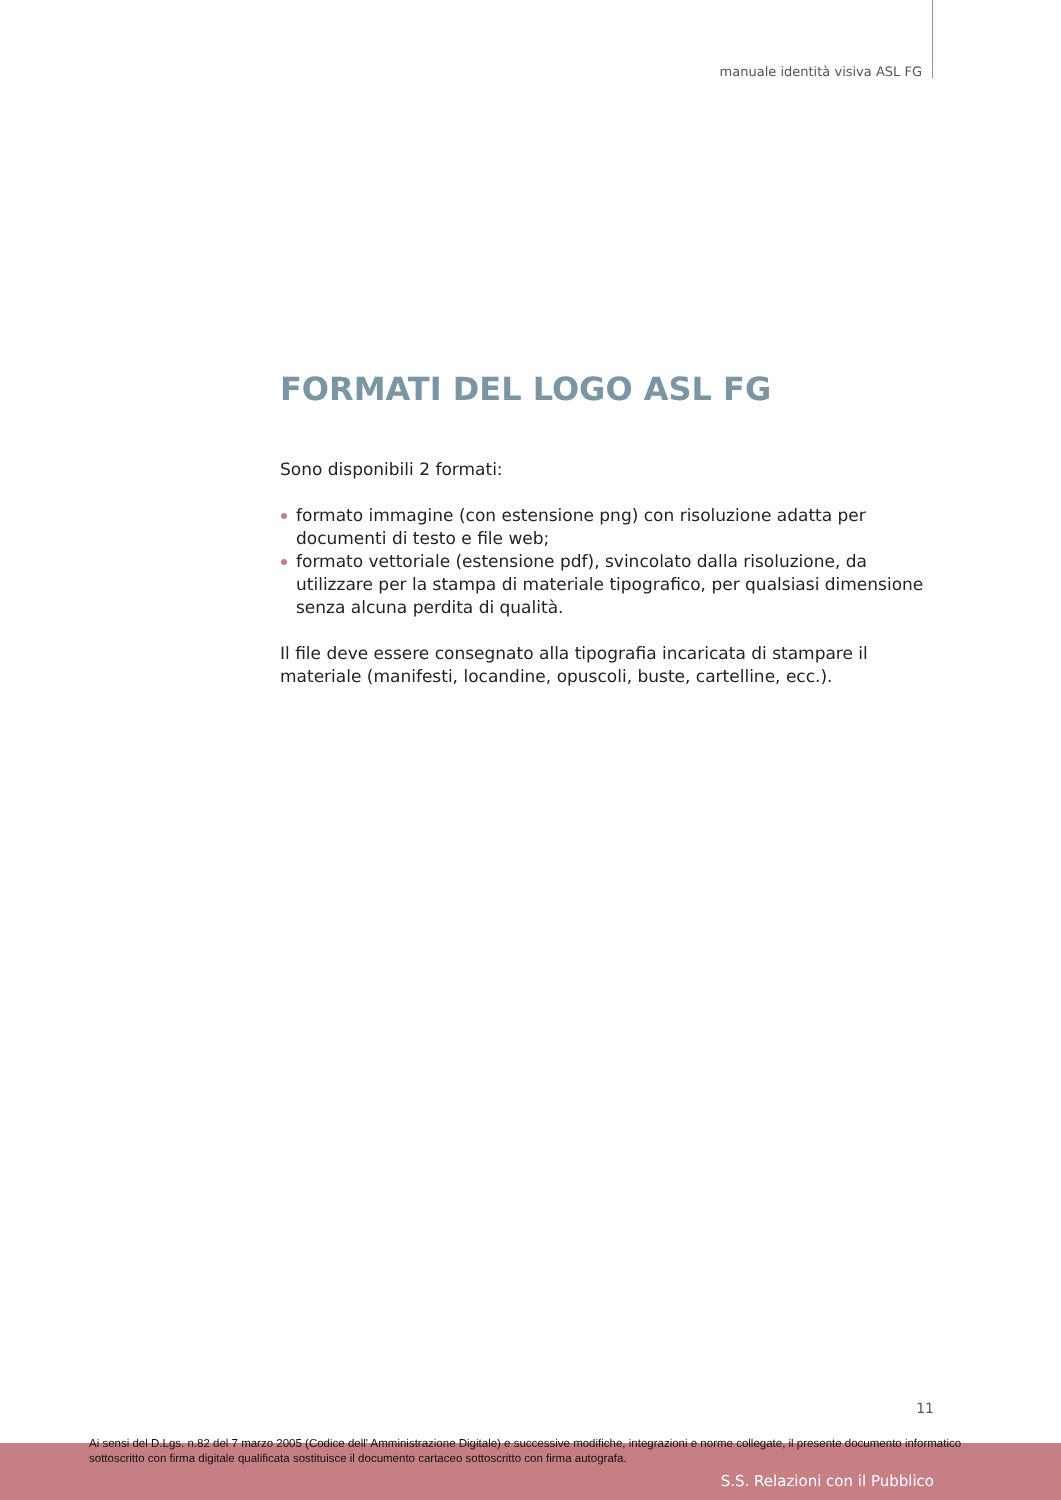manuale identità visiva ASL FG
FORMATI DEL LOGO ASL FG
Sono disponibili 2 formati:
formato immagine (con estensione png) con risoluzione adatta per documenti di testo e file web;
formato vettoriale (estensione pdf), svincolato dalla risoluzione, da utilizzare per la stampa di materiale tipografico, per qualsiasi dimensione senza alcuna perdita di qualità.
Il file deve essere consegnato alla tipografia incaricata di stampare il materiale (manifesti, locandine, opuscoli, buste, cartelline, ecc.).
11
Ai sensi del D.Lgs. n.82 del 7 marzo 2005 (Codice dell' Amministrazione Digitale) e successive modifiche, integrazioni e norme collegate, il presente documento informatico sottoscritto con firma digitale qualificata sostituisce il documento cartaceo sottoscritto con firma autografa.
S.S. Relazioni con il Pubblico